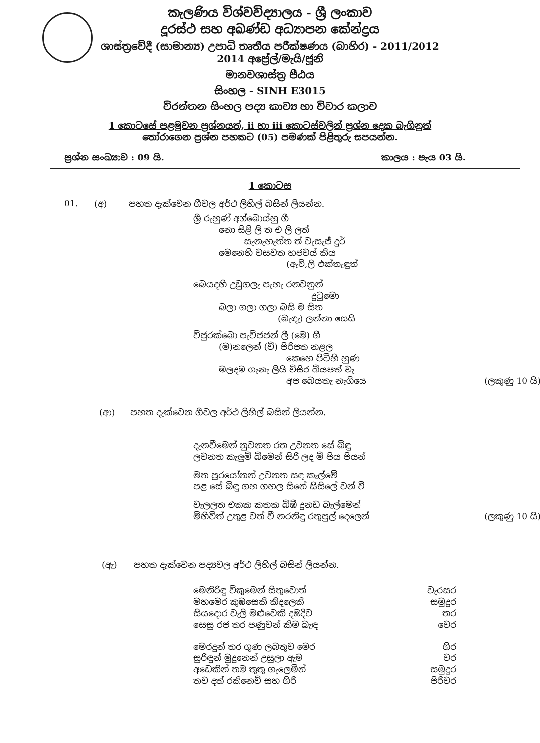කැලණිය විශ්වවිද්‍යාලය - ශ්‍රී ලංකාව
දූරස්ථ සහ අඛණ්ඩ අධ්‍යාපන කේන්ද්‍රය
ශාස්ත්‍රවේදී (සාමාන්‍ය) උපාධි තෘතීය පරීක්ෂණය (බාහිර) - 2011/2012
2014 අප්‍රේල්/මැයි/ජූනි
මානවශාස්ත්‍ර පීඨය
සිංහල - SINH E3015
චිරන්තන සිංහල පද්‍ය කාව්‍ය හා විචාර කලාව
1 කොටසේ පළමුවන ප්‍රශ්නයත්, ii හා iii කොටස්වලින් ප්‍රශ්න දෙක බැගිනුත්
තෝරාගෙන ප්‍රශ්න පහකට (05) පමණක් පිළිතුරු සපයන්න.
ප්‍රශ්න සංඛ්‍යාව : 09 යි. කාලය : පැය 03 යි.
1 කොටස
01. (අ) පහත දැක්වෙන ගීවල අර්ථ ලිහිල් බසින් ලියන්න.
ශ්‍රී රුහුණ් අග්බොය්හු ගී
   නො සිළි ලි ත එ ලි ලත්
      සැනැහැත්ත ත් වැසැජ් දුර්
   මෙනෙහි වසවත හජවය් කිය
           (ඇවි,ලි එක්තැඳුත්
බෙයදහි උඩුගලැ පැහැ රනවනුන්
              දුටුමො
   බලා ගලා ගලා බසි ම සිත
          (බැඳැ) ලන්නා සෙයි
විජුරක්බො පැවිජජන් ලී (මෙ) ගී
   (ම)නලෙන් (වී) පිරිපත නළල
           කෙහෙ පිටිහි හුණ
   මලදම ගැනැ ලියි විසිර බීයපත් වැ
           අප බෙයතැ නැගියෙ (ලකුණු 10 යි)
(ආ) පහත දැක්වෙන ගීවල අර්ථ ලිහිල් බසින් ලියන්න.
දැනවීමෙන් නුවනත රත උවනත සේ බිඳු
ලවනත කැලුම් බීමෙන් සිරි ලද මී පිය පියන්
මත පුරයෝනන් උවනත සඳ කැල්මේ
පළ සේ බිඳු ගහ ගහල සිනේ සිසිලේ වන් වී
වැලලත එකක කතක බිඹී දුනඩ බැල්මෙන්
මිහිවිත් උතුළ වත් වී නරනිඳු රතුපුල් දෙලෙන් (ලකුණු 10 යි)
(ඇ) පහත දැක්වෙන පද්‍යවල අර්ථ ලිහිල් බසින් ලියන්න.
මෙනිරිඳු විකුමෙන් සිතුවොත් වැරසර
මහමෙර කුඹසෙකි කිදලෙකි සමුදුර
සියදොර වැලි මළුවෙකි දඹදිව තර
සෙසු රජ තර පණුවන් කිම බැඳ වෙර
මෙරදුන් තර ගුණ ලබතුව මෙර ගිර
සුරිඳුන් මුදුනෙන් උසුලා ඇම වර
අඩෙකින් තම තුතු ගැලෙමින් සමුදුර
තව දත් රකිනෙව් සහ ගිරි පිරිවර